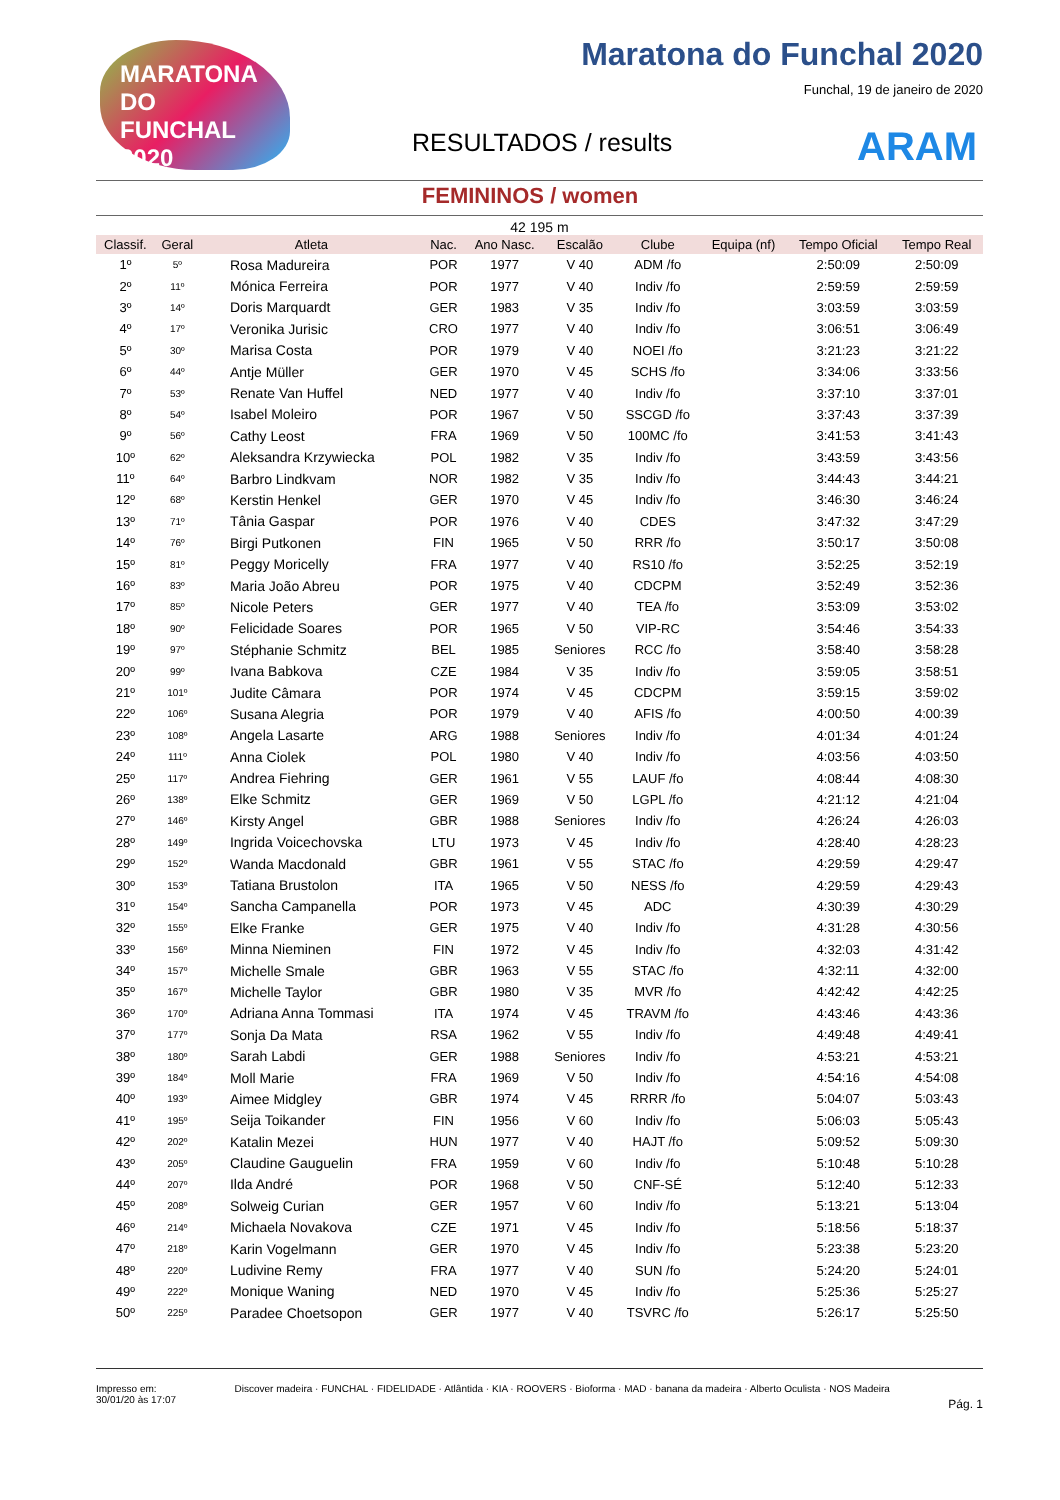MARATONA DO FUNCHAL 2020
Maratona do Funchal 2020
Funchal, 19 de janeiro de 2020
RESULTADOS / results ARAM
FEMININOS / women
42 195 m
| Classif. | Geral | Atleta | Nac. | Ano Nasc. | Escalão | Clube | Equipa (nf) | Tempo Oficial | Tempo Real |
| --- | --- | --- | --- | --- | --- | --- | --- | --- | --- |
| 1º | 5º | Rosa Madureira | POR | 1977 | V 40 | ADM /fo | | 2:50:09 | 2:50:09 |
| 2º | 11º | Mónica Ferreira | POR | 1977 | V 40 | Indiv /fo | | 2:59:59 | 2:59:59 |
| 3º | 14º | Doris Marquardt | GER | 1983 | V 35 | Indiv /fo | | 3:03:59 | 3:03:59 |
| 4º | 17º | Veronika Jurisic | CRO | 1977 | V 40 | Indiv /fo | | 3:06:51 | 3:06:49 |
| 5º | 30º | Marisa Costa | POR | 1979 | V 40 | NOEI /fo | | 3:21:23 | 3:21:22 |
| 6º | 44º | Antje Müller | GER | 1970 | V 45 | SCHS /fo | | 3:34:06 | 3:33:56 |
| 7º | 53º | Renate Van Huffel | NED | 1977 | V 40 | Indiv /fo | | 3:37:10 | 3:37:01 |
| 8º | 54º | Isabel Moleiro | POR | 1967 | V 50 | SSCGD /fo | | 3:37:43 | 3:37:39 |
| 9º | 56º | Cathy Leost | FRA | 1969 | V 50 | 100MC /fo | | 3:41:53 | 3:41:43 |
| 10º | 62º | Aleksandra Krzywiecka | POL | 1982 | V 35 | Indiv /fo | | 3:43:59 | 3:43:56 |
| 11º | 64º | Barbro Lindkvam | NOR | 1982 | V 35 | Indiv /fo | | 3:44:43 | 3:44:21 |
| 12º | 68º | Kerstin Henkel | GER | 1970 | V 45 | Indiv /fo | | 3:46:30 | 3:46:24 |
| 13º | 71º | Tânia Gaspar | POR | 1976 | V 40 | CDES | | 3:47:32 | 3:47:29 |
| 14º | 76º | Birgi Putkonen | FIN | 1965 | V 50 | RRR /fo | | 3:50:17 | 3:50:08 |
| 15º | 81º | Peggy Moricelly | FRA | 1977 | V 40 | RS10 /fo | | 3:52:25 | 3:52:19 |
| 16º | 83º | Maria João Abreu | POR | 1975 | V 40 | CDCPM | | 3:52:49 | 3:52:36 |
| 17º | 85º | Nicole Peters | GER | 1977 | V 40 | TEA /fo | | 3:53:09 | 3:53:02 |
| 18º | 90º | Felicidade Soares | POR | 1965 | V 50 | VIP-RC | | 3:54:46 | 3:54:33 |
| 19º | 97º | Stéphanie Schmitz | BEL | 1985 | Seniores | RCC /fo | | 3:58:40 | 3:58:28 |
| 20º | 99º | Ivana Babkova | CZE | 1984 | V 35 | Indiv /fo | | 3:59:05 | 3:58:51 |
| 21º | 101º | Judite Câmara | POR | 1974 | V 45 | CDCPM | | 3:59:15 | 3:59:02 |
| 22º | 106º | Susana Alegria | POR | 1979 | V 40 | AFIS /fo | | 4:00:50 | 4:00:39 |
| 23º | 108º | Angela Lasarte | ARG | 1988 | Seniores | Indiv /fo | | 4:01:34 | 4:01:24 |
| 24º | 111º | Anna Ciolek | POL | 1980 | V 40 | Indiv /fo | | 4:03:56 | 4:03:50 |
| 25º | 117º | Andrea Fiehring | GER | 1961 | V 55 | LAUF /fo | | 4:08:44 | 4:08:30 |
| 26º | 138º | Elke Schmitz | GER | 1969 | V 50 | LGPL /fo | | 4:21:12 | 4:21:04 |
| 27º | 146º | Kirsty Angel | GBR | 1988 | Seniores | Indiv /fo | | 4:26:24 | 4:26:03 |
| 28º | 149º | Ingrida Voicechovska | LTU | 1973 | V 45 | Indiv /fo | | 4:28:40 | 4:28:23 |
| 29º | 152º | Wanda Macdonald | GBR | 1961 | V 55 | STAC /fo | | 4:29:59 | 4:29:47 |
| 30º | 153º | Tatiana Brustolon | ITA | 1965 | V 50 | NESS /fo | | 4:29:59 | 4:29:43 |
| 31º | 154º | Sancha Campanella | POR | 1973 | V 45 | ADC | | 4:30:39 | 4:30:29 |
| 32º | 155º | Elke Franke | GER | 1975 | V 40 | Indiv /fo | | 4:31:28 | 4:30:56 |
| 33º | 156º | Minna Nieminen | FIN | 1972 | V 45 | Indiv /fo | | 4:32:03 | 4:31:42 |
| 34º | 157º | Michelle Smale | GBR | 1963 | V 55 | STAC /fo | | 4:32:11 | 4:32:00 |
| 35º | 167º | Michelle Taylor | GBR | 1980 | V 35 | MVR /fo | | 4:42:42 | 4:42:25 |
| 36º | 170º | Adriana Anna Tommasi | ITA | 1974 | V 45 | TRAVM /fo | | 4:43:46 | 4:43:36 |
| 37º | 177º | Sonja Da Mata | RSA | 1962 | V 55 | Indiv /fo | | 4:49:48 | 4:49:41 |
| 38º | 180º | Sarah Labdi | GER | 1988 | Seniores | Indiv /fo | | 4:53:21 | 4:53:21 |
| 39º | 184º | Moll Marie | FRA | 1969 | V 50 | Indiv /fo | | 4:54:16 | 4:54:08 |
| 40º | 193º | Aimee Midgley | GBR | 1974 | V 45 | RRRR /fo | | 5:04:07 | 5:03:43 |
| 41º | 195º | Seija Toikander | FIN | 1956 | V 60 | Indiv /fo | | 5:06:03 | 5:05:43 |
| 42º | 202º | Katalin Mezei | HUN | 1977 | V 40 | HAJT /fo | | 5:09:52 | 5:09:30 |
| 43º | 205º | Claudine Gauguelin | FRA | 1959 | V 60 | Indiv /fo | | 5:10:48 | 5:10:28 |
| 44º | 207º | Ilda André | POR | 1968 | V 50 | CNF-SÉ | | 5:12:40 | 5:12:33 |
| 45º | 208º | Solweig Curian | GER | 1957 | V 60 | Indiv /fo | | 5:13:21 | 5:13:04 |
| 46º | 214º | Michaela Novakova | CZE | 1971 | V 45 | Indiv /fo | | 5:18:56 | 5:18:37 |
| 47º | 218º | Karin Vogelmann | GER | 1970 | V 45 | Indiv /fo | | 5:23:38 | 5:23:20 |
| 48º | 220º | Ludivine Remy | FRA | 1977 | V 40 | SUN /fo | | 5:24:20 | 5:24:01 |
| 49º | 222º | Monique Waning | NED | 1970 | V 45 | Indiv /fo | | 5:25:36 | 5:25:27 |
| 50º | 225º | Paradee Choetsopon | GER | 1977 | V 40 | TSVRC /fo | | 5:26:17 | 5:25:50 |
Impresso em:
30/01/20 às 17:07
Discover madeira · FUNCHAL · FIDELIDADE · Atlântida · KIA · ROOVERS · Bioforma · MAD · banana da madeira · Alberto Oculista · NOS Madeira
Pág. 1